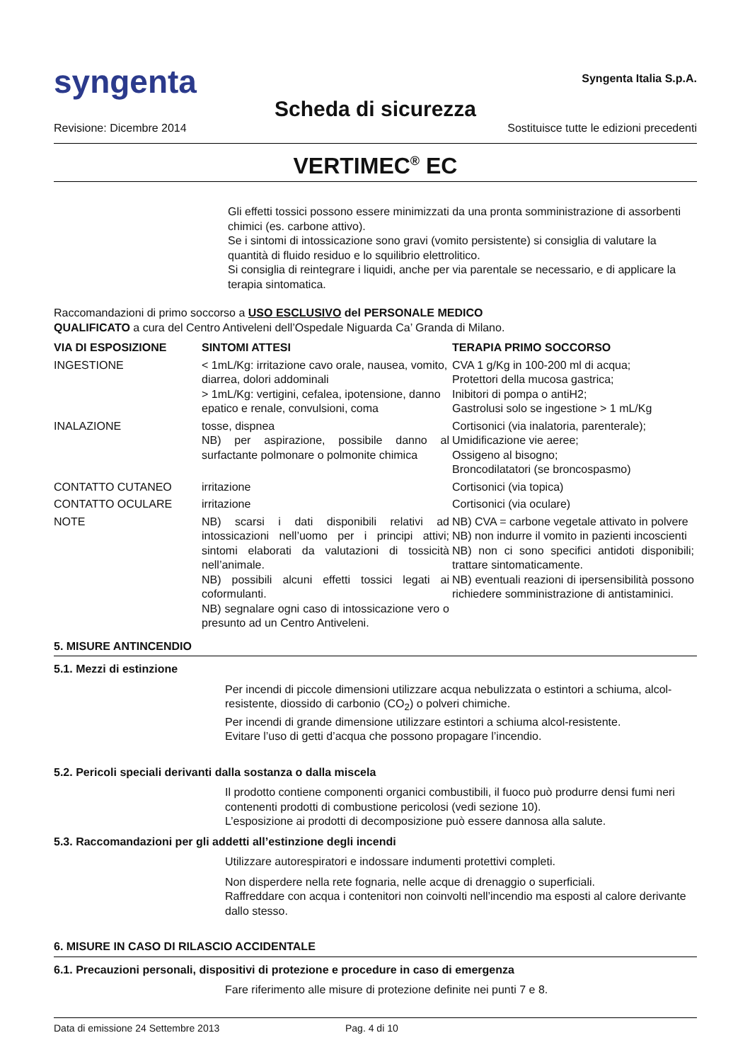syngenta
Syngenta Italia S.p.A.
Scheda di sicurezza
Revisione: Dicembre 2014 Sostituisce tutte le edizioni precedenti
VERTIMEC<sup>®</sup> EC
Gli effetti tossici possono essere minimizzati da una pronta somministrazione di assorbenti chimici (es. carbone attivo).
Se i sintomi di intossicazione sono gravi (vomito persistente) si consiglia di valutare la quantità di fluido residuo e lo squilibrio elettrolitico.
Si consiglia di reintegrare i liquidi, anche per via parentale se necessario, e di applicare la terapia sintomatica.
Raccomandazioni di primo soccorso a USO ESCLUSIVO del PERSONALE MEDICO
QUALIFICATO a cura del Centro Antiveleni dell’Ospedale Niguarda Ca’ Granda di Milano.
| VIA DI ESPOSIZIONE | SINTOMI ATTESI | TERAPIA PRIMO SOCCORSO |
| --- | --- | --- |
| INGESTIONE | < 1mL/Kg: irritazione cavo orale, nausea, vomito, diarrea, dolori addominali > 1mL/Kg: vertigini, cefalea, ipotensione, danno epatico e renale, convulsioni, coma | CVA 1 g/Kg in 100-200 ml di acqua; Protettori della mucosa gastrica; Inibitori di pompa o antiH2; Gastrolusi solo se ingestione > 1 mL/Kg |
| INALAZIONE | tosse, dispnea NB) per aspirazione, possibile danno al surfactante polmonare o polmonite chimica | Cortisonici (via inalatoria, parenterale); Umidificazione vie aeree; Ossigeno al bisogno; Broncodilatatori (se broncospasmo) |
| CONTATTO CUTANEO | irritazione | Cortisonici (via topica) |
| CONTATTO OCULARE | irritazione | Cortisonici (via oculare) |
| NOTE | NB) scarsi i dati disponibili relativi ad intossicazioni nell’uomo per i principi attivi; sintomi elaborati da valutazioni di tossicità nell’animale. NB) possibili alcuni effetti tossici legati ai coformulanti. NB) segnalare ogni caso di intossicazione vero o presunto ad un Centro Antiveleni. | NB) CVA = carbone vegetale attivato in polvere NB) non indurre il vomito in pazienti incoscienti NB) non ci sono specifici antidoti disponibili; trattare sintomaticamente. NB) eventuali reazioni di ipersensibilità possono richiedere somministrazione di antistaminici. |
5. MISURE ANTINCENDIO
5.1. Mezzi di estinzione
Per incendi di piccole dimensioni utilizzare acqua nebulizzata o estintori a schiuma, alcol-resistente, diossido di carbonio (CO<sub>2</sub>) o polveri chimiche.
Per incendi di grande dimensione utilizzare estintori a schiuma alcol-resistente.
Evitare l’uso di getti d’acqua che possono propagare l’incendio.
5.2. Pericoli speciali derivanti dalla sostanza o dalla miscela
Il prodotto contiene componenti organici combustibili, il fuoco può produrre densi fumi neri contenenti prodotti di combustione pericolosi (vedi sezione 10).
L’esposizione ai prodotti di decomposizione può essere dannosa alla salute.
5.3. Raccomandazioni per gli addetti all’estinzione degli incendi
Utilizzare autorespiratori e indossare indumenti protettivi completi.
Non disperdere nella rete fognaria, nelle acque di drenaggio o superficiali.
Raffreddare con acqua i contenitori non coinvolti nell’incendio ma esposti al calore derivante dallo stesso.
6. MISURE IN CASO DI RILASCIO ACCIDENTALE
6.1. Precauzioni personali, dispositivi di protezione e procedure in caso di emergenza
Fare riferimento alle misure di protezione definite nei punti 7 e 8.
Data di emissione 24 Settembre 2013 Pag. 4 di 10